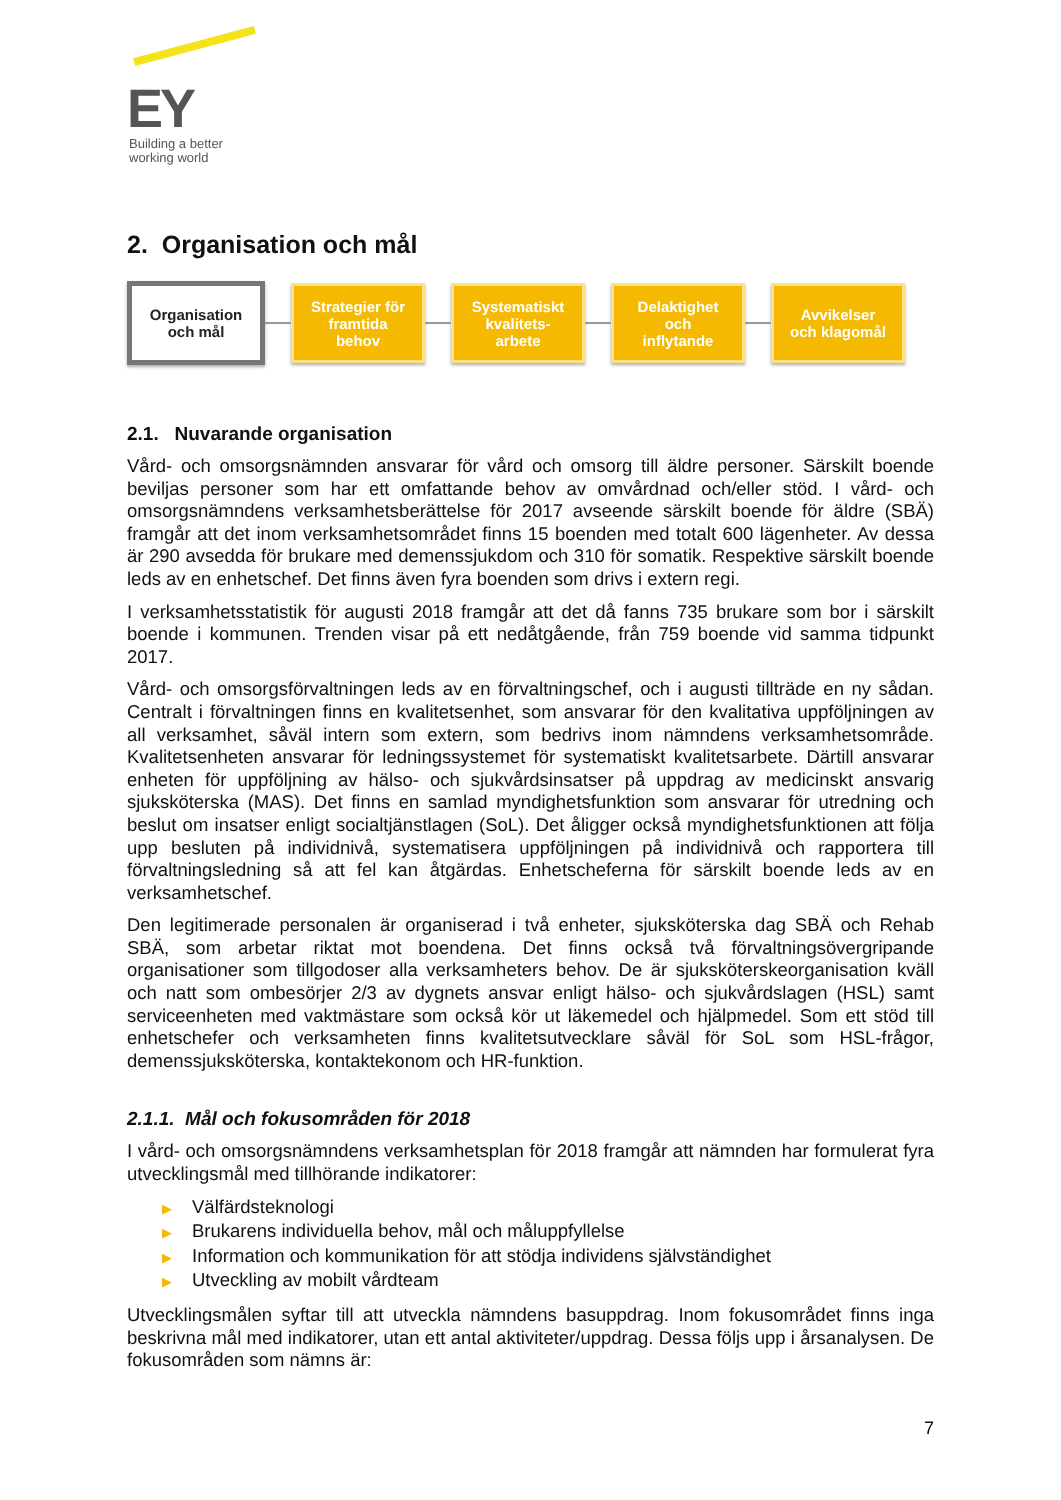EY
Building a better
working world
2. Organisation och mål
Organisation
och mål
Strategier för
framtida
behov
Systematiskt
kvalitets-
arbete
Delaktighet
och
inflytande
Avvikelser
och klagomål
2.1. Nuvarande organisation
Vård- och omsorgsnämnden ansvarar för vård och omsorg till äldre personer. Särskilt boende beviljas personer som har ett omfattande behov av omvårdnad och/eller stöd. I vård- och omsorgsnämndens verksamhetsberättelse för 2017 avseende särskilt boende för äldre (SBÄ) framgår att det inom verksamhetsområdet finns 15 boenden med totalt 600 lägenheter. Av dessa är 290 avsedda för brukare med demenssjukdom och 310 för somatik. Respektive särskilt boende leds av en enhetschef. Det finns även fyra boenden som drivs i extern regi.
I verksamhetsstatistik för augusti 2018 framgår att det då fanns 735 brukare som bor i särskilt boende i kommunen. Trenden visar på ett nedåtgående, från 759 boende vid samma tidpunkt 2017.
Vård- och omsorgsförvaltningen leds av en förvaltningschef, och i augusti tillträde en ny sådan. Centralt i förvaltningen finns en kvalitetsenhet, som ansvarar för den kvalitativa uppföljningen av all verksamhet, såväl intern som extern, som bedrivs inom nämndens verksamhetsområde. Kvalitetsenheten ansvarar för ledningssystemet för systematiskt kvalitetsarbete. Därtill ansvarar enheten för uppföljning av hälso- och sjukvårdsinsatser på uppdrag av medicinskt ansvarig sjuksköterska (MAS). Det finns en samlad myndighetsfunktion som ansvarar för utredning och beslut om insatser enligt socialtjänstlagen (SoL). Det åligger också myndighetsfunktionen att följa upp besluten på individnivå, systematisera uppföljningen på individnivå och rapportera till förvaltningsledning så att fel kan åtgärdas. Enhetscheferna för särskilt boende leds av en verksamhetschef.
Den legitimerade personalen är organiserad i två enheter, sjuksköterska dag SBÄ och Rehab SBÄ, som arbetar riktat mot boendena. Det finns också två förvaltningsövergripande organisationer som tillgodoser alla verksamheters behov. De är sjuksköterskeorganisation kväll och natt som ombesörjer 2/3 av dygnets ansvar enligt hälso- och sjukvårdslagen (HSL) samt serviceenheten med vaktmästare som också kör ut läkemedel och hjälpmedel. Som ett stöd till enhetschefer och verksamheten finns kvalitetsutvecklare såväl för SoL som HSL-frågor, demenssjuksköterska, kontaktekonom och HR-funktion.
2.1.1. Mål och fokusområden för 2018
I vård- och omsorgsnämndens verksamhetsplan för 2018 framgår att nämnden har formulerat fyra utvecklingsmål med tillhörande indikatorer:
▶ Välfärdsteknologi
▶ Brukarens individuella behov, mål och måluppfyllelse
▶ Information och kommunikation för att stödja individens självständighet
▶ Utveckling av mobilt vårdteam
Utvecklingsmålen syftar till att utveckla nämndens basuppdrag. Inom fokusområdet finns inga beskrivna mål med indikatorer, utan ett antal aktiviteter/uppdrag. Dessa följs upp i årsanalysen. De fokusområden som nämns är:
7